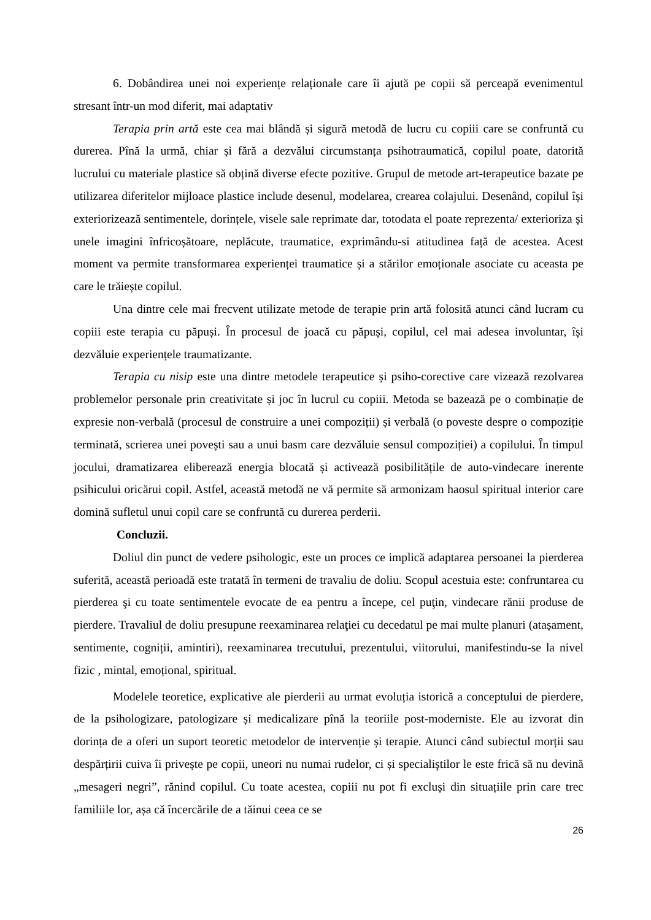6. Dobândirea unei noi experiențe relaționale care îi ajută pe copii să perceapă evenimentul stresant într-un mod diferit, mai adaptativ
Terapia prin artă este cea mai blândă și sigură metodă de lucru cu copiii care se confruntă cu durerea. Pînă la urmă, chiar și fără a dezvălui circumstanța psihotraumatică, copilul poate, datorită lucrului cu materiale plastice să obțină diverse efecte pozitive. Grupul de metode art-terapeutice bazate pe utilizarea diferitelor mijloace plastice include desenul, modelarea, crearea colajului. Desenând, copilul își exteriorizează sentimentele, dorințele, visele sale reprimate dar, totodata el poate reprezenta/ exterioriza și unele imagini înfricoșătoare, neplăcute, traumatice, exprimându-si atitudinea față de acestea. Acest moment va permite transformarea experienței traumatice și a stărilor emoționale asociate cu aceasta pe care le trăiește copilul.
Una dintre cele mai frecvent utilizate metode de terapie prin artă folosită atunci când lucram cu copiii este terapia cu păpuși. În procesul de joacă cu păpuși, copilul, cel mai adesea involuntar, își dezvăluie experiențele traumatizante.
Terapia cu nisip este una dintre metodele terapeutice și psiho-corective care vizează rezolvarea problemelor personale prin creativitate și joc în lucrul cu copiii. Metoda se bazează pe o combinație de expresie non-verbală (procesul de construire a unei compoziții) și verbală (o poveste despre o compoziție terminată, scrierea unei povești sau a unui basm care dezvăluie sensul compoziției) a copilului. În timpul jocului, dramatizarea eliberează energia blocată și activează posibilitățile de auto-vindecare inerente psihicului oricărui copil. Astfel, această metodă ne vă permite să armonizam haosul spiritual interior care domină sufletul unui copil care se confruntă cu durerea perderii.
Concluzii.
Doliul din punct de vedere psihologic, este un proces ce implică adaptarea persoanei la pierderea suferită, această perioadă este tratată în termeni de travaliu de doliu. Scopul acestuia este: confruntarea cu pierderea şi cu toate sentimentele evocate de ea pentru a începe, cel puţin, vindecare rănii produse de pierdere. Travaliul de doliu presupune reexaminarea relaţiei cu decedatul pe mai multe planuri (atașament, sentimente, cogniții, amintiri), reexaminarea trecutului, prezentului, viitorului, manifestindu-se la nivel fizic , mintal, emoțional, spiritual.
Modelele teoretice, explicative ale pierderii au urmat evoluția istorică a conceptului de pierdere, de la psihologizare, patologizare și medicalizare pînă la teoriile post-moderniste. Ele au izvorat din dorința de a oferi un suport teoretic metodelor de intervenție și terapie. Atunci când subiectul morții sau despărțirii cuiva îi privește pe copii, uneori nu numai rudelor, ci și specialiştilor le este frică să nu devină „mesageri negri”, rănind copilul. Cu toate acestea, copiii nu pot fi excluși din situațiile prin care trec familiile lor, așa că încercările de a tăinui ceea ce se
26